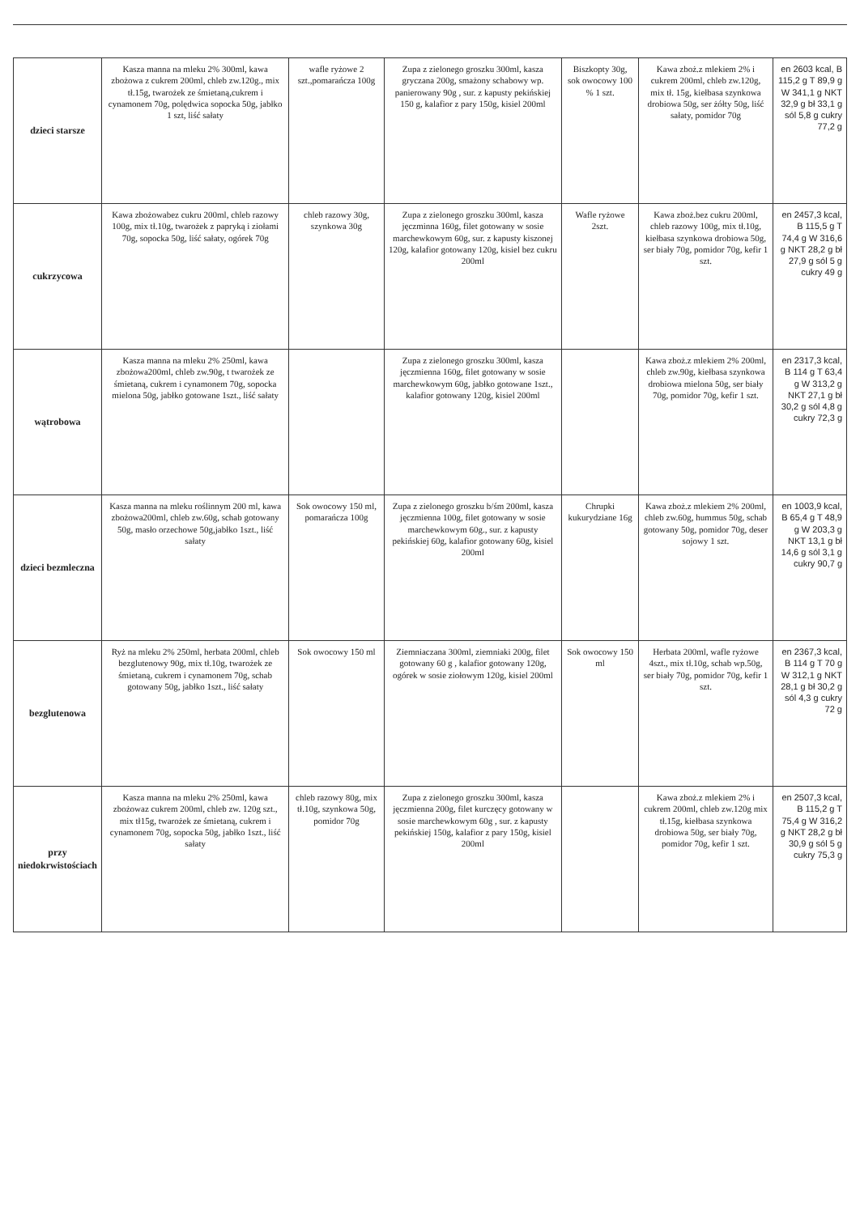| dzieci starsze | Kasza manna na mleku 2% 300ml, kawa zbożowa z cukrem 200ml, chleb zw.120g., mix tł.15g, twarożek ze śmietaną,cukrem i cynamonem 70g, polędwica sopocka 50g, jabłko 1 szt, liść sałaty | wafle ryżowe 2 szt.,pomarańcza 100g | Zupa z zielonego groszku 300ml, kasza gryczana 200g, smażony schabowy wp. panierowany 90g , sur. z kapusty pekińskiej 150 g, kalafior z pary 150g, kisiel 200ml | Biszkopty 30g, sok owocowy 100 % 1 szt. | Kawa zboż.z mlekiem 2% i cukrem 200ml, chleb zw.120g, mix tł. 15g, kiełbasa szynkowa drobiowa 50g, ser żółty 50g, liść sałaty, pomidor 70g | en 2603 kcal, B 115,2 g T 89,9 g W 341,1 g NKT 32,9 g bł 33,1 g sól 5,8 g cukry 77,2 g |
| cukrzycowa | Kawa zbożowabez cukru 200ml, chleb razowy 100g, mix tł.10g, twarożek z papryką i ziołami 70g, sopocka 50g, liść sałaty, ogórek 70g | chleb razowy 30g, szynkowa 30g | Zupa z zielonego groszku 300ml, kasza jęczminna 160g, filet gotowany w sosie marchewkowym 60g, sur. z kapusty kiszonej 120g, kalafior gotowany 120g, kisiel bez cukru 200ml | Wafle ryżowe 2szt. | Kawa zboż.bez cukru 200ml, chleb razowy 100g, mix tł.10g, kiełbasa szynkowa drobiowa 50g, ser biały 70g, pomidor 70g, kefir 1 szt. | en 2457,3 kcal, B 115,5 g T 74,4 g W 316,6 g NKT 28,2 g bł 27,9 g sól 5 g cukry 49 g |
| wątrobowa | Kasza manna na mleku 2% 250ml, kawa zbożowa200ml, chleb zw.90g, t twarożek ze śmietaną, cukrem i cynamonem 70g, sopocka mielona 50g, jabłko gotowane 1szt., liść sałaty | | Zupa z zielonego groszku 300ml, kasza jęczmienna 160g, filet gotowany w sosie marchewkowym 60g, jabłko gotowane 1szt., kalafior gotowany 120g, kisiel 200ml | | Kawa zboż.z mlekiem 2% 200ml, chleb zw.90g, kiełbasa szynkowa drobiowa mielona 50g, ser biały 70g, pomidor 70g, kefir 1 szt. | en 2317,3 kcal, B 114 g T 63,4 g W 313,2 g NKT 27,1 g bł 30,2 g sól 4,8 g cukry 72,3 g |
| dzieci bezmleczna | Kasza manna na mleku roślinnym 200 ml, kawa zbożowa200ml, chleb zw.60g, schab gotowany 50g, masło orzechowe 50g,jabłko 1szt., liść sałaty | Sok owocowy 150 ml, pomarańcza 100g | Zupa z zielonego groszku b/śm 200ml, kasza jęczmienna 100g, filet gotowany w sosie marchewkowym 60g., sur. z kapusty pekińskiej 60g, kalafior gotowany 60g, kisiel 200ml | Chrupki kukurydziane 16g | Kawa zboż.z mlekiem 2% 200ml, chleb zw.60g, hummus 50g, schab gotowany 50g, pomidor 70g, deser sojowy 1 szt. | en 1003,9 kcal, B 65,4 g T 48,9 g W 203,3 g NKT 13,1 g bł 14,6 g sól 3,1 g cukry 90,7 g |
| bezglutenowa | Ryż na mleku 2% 250ml, herbata 200ml, chleb bezglutenowy 90g, mix tł.10g, twarożek ze śmietaną, cukrem i cynamonem 70g, schab gotowany 50g, jabłko 1szt., liść sałaty | Sok owocowy 150 ml | Ziemniaczana 300ml, ziemniaki 200g, filet gotowany 60 g , kalafior gotowany 120g, ogórek w sosie ziołowym 120g, kisiel 200ml | Sok owocowy 150 ml | Herbata 200ml, wafle ryżowe 4szt., mix tł.10g, schab wp.50g, ser biały 70g, pomidor 70g, kefir 1 szt. | en 2367,3 kcal, B 114 g T 70 g W 312,1 g NKT 28,1 g bł 30,2 g sól 4,3 g cukry 72 g |
| przy niedokrwistościach | Kasza manna na mleku 2% 250ml, kawa zbożowaz cukrem 200ml, chleb zw. 120g szt., mix tł15g, twarożek ze śmietaną, cukrem i cynamonem 70g, sopocka 50g, jabłko 1szt., liść sałaty | chleb razowy 80g, mix tł.10g, szynkowa 50g, pomidor 70g | Zupa z zielonego groszku 300ml, kasza jęczmienna 200g, filet kurczęcy gotowany w sosie marchewkowym 60g , sur. z kapusty pekińskiej 150g, kalafior z pary 150g, kisiel 200ml | | Kawa zboż.z mlekiem 2% i cukrem 200ml, chleb zw.120g mix tł.15g, kiełbasa szynkowa drobiowa 50g, ser biały 70g, pomidor 70g, kefir 1 szt. | en 2507,3 kcal, B 115,2 g T 75,4 g W 316,2 g NKT 28,2 g bł 30,9 g sól 5 g cukry 75,3 g |